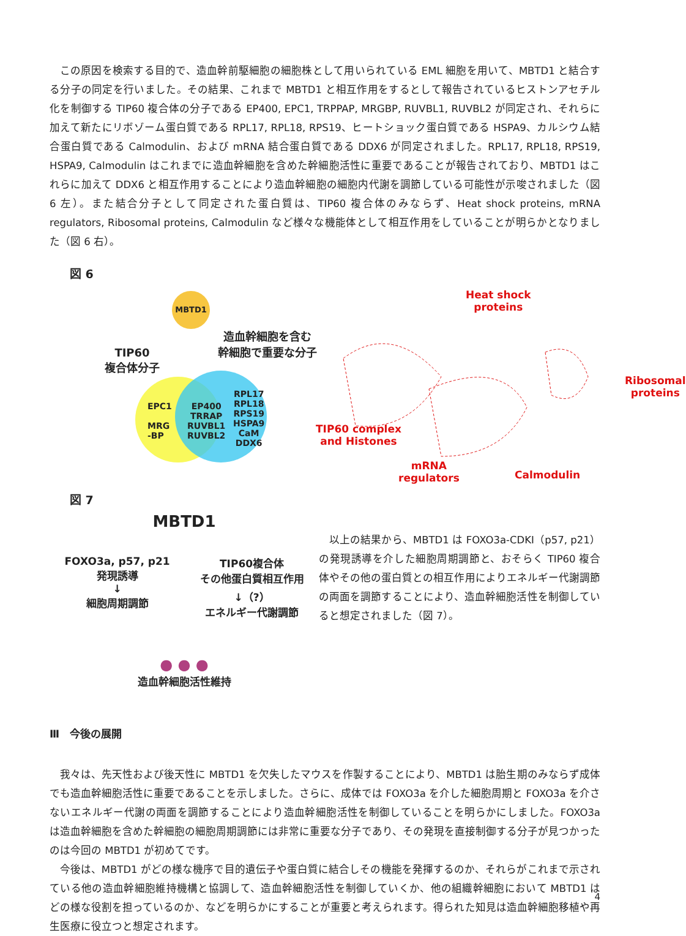この原因を検索する目的で、造血幹前駆細胞の細胞株として用いられている EML 細胞を用いて、MBTD1 と結合する分子の同定を行いました。その結果、これまで MBTD1 と相互作用をするとして報告されているヒストンアセチル化を制御する TIP60 複合体の分子である EP400, EPC1, TRPPAP, MRGBP, RUVBL1, RUVBL2 が同定され、それらに加えて新たにリボゾーム蛋白質である RPL17, RPL18, RPS19、ヒートショック蛋白質である HSPA9、カルシウム結合蛋白質である Calmodulin、および mRNA 結合蛋白質である DDX6 が同定されました。RPL17, RPL18, RPS19, HSPA9, Calmodulin はこれまでに造血幹細胞を含めた幹細胞活性に重要であることが報告されており、MBTD1 はこれらに加えて DDX6 と相互作用することにより造血幹細胞の細胞内代謝を調節している可能性が示唆されました（図 6 左）。また結合分子として同定された蛋白質は、TIP60 複合体のみならず、Heat shock proteins, mRNA regulators, Ribosomal proteins, Calmodulin など様々な機能体として相互作用をしていることが明らかとなりました（図 6 右）。
図 6
MBTD1
TIP60
複合体分子
造血幹細胞を含む
幹細胞で重要な分子
EPC1
MRG
-BP
EP400
TRRAP
RUVBL1
RUVBL2
RPL17
RPL18
RPS19
HSPA9
CaM
DDX6
Heat shock
proteins
Ribosomal
proteins
TIP60 complex
and Histones
mRNA
regulators
Calmodulin
図 7
MBTD1
FOXO3a, p57, p21
発現誘導
↓
細胞周期調節
TIP60複合体
その他蛋白質相互作用
↓（?）
エネルギー代謝調節
● ● ●
造血幹細胞活性維持
以上の結果から、MBTD1 は FOXO3a-CDKI（p57, p21）の発現誘導を介した細胞周期調節と、おそらく TIP60 複合体やその他の蛋白質との相互作用によりエネルギー代謝調節の両面を調節することにより、造血幹細胞活性を制御していると想定されました（図 7）。
Ⅲ　今後の展開
我々は、先天性および後天性に MBTD1 を欠失したマウスを作製することにより、MBTD1 は胎生期のみならず成体でも造血幹細胞活性に重要であることを示しました。さらに、成体では FOXO3a を介した細胞周期と FOXO3a を介さないエネルギー代謝の両面を調節することにより造血幹細胞活性を制御していることを明らかにしました。FOXO3a は造血幹細胞を含めた幹細胞の細胞周期調節には非常に重要な分子であり、その発現を直接制御する分子が見つかったのは今回の MBTD1 が初めてです。
今後は、MBTD1 がどの様な機序で目的遺伝子や蛋白質に結合しその機能を発揮するのか、それらがこれまで示されている他の造血幹細胞維持機構と協調して、造血幹細胞活性を制御していくか、他の組織幹細胞において MBTD1 はどの様な役割を担っているのか、などを明らかにすることが重要と考えられます。得られた知見は造血幹細胞移植や再生医療に役立つと想定されます。
4